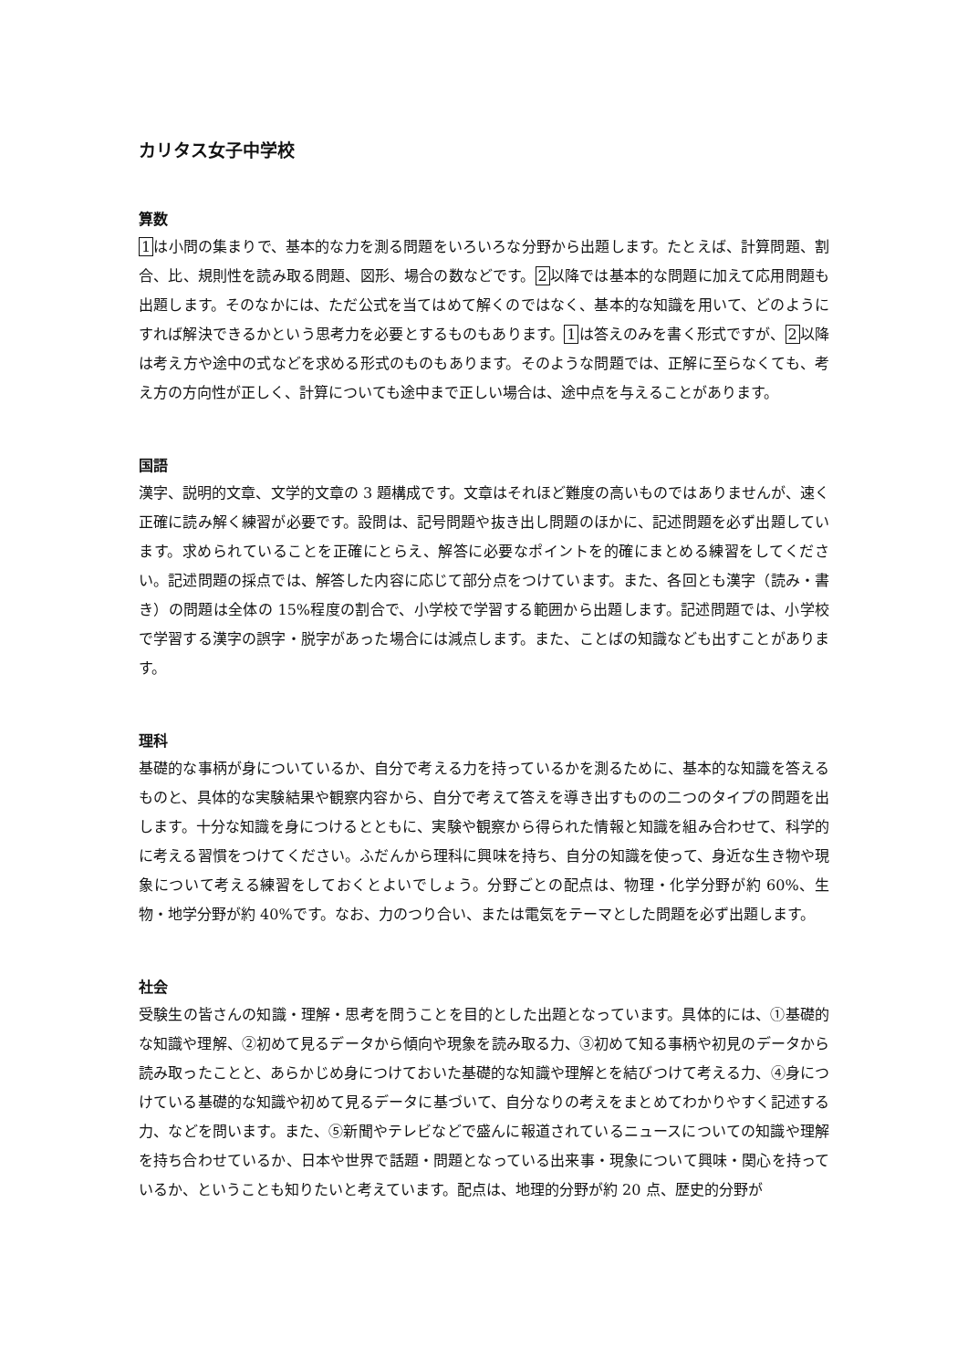カリタス女子中学校
算数
1は小問の集まりで、基本的な力を測る問題をいろいろな分野から出題します。たとえば、計算問題、割合、比、規則性を読み取る問題、図形、場合の数などです。2以降では基本的な問題に加えて応用問題も出題します。そのなかには、ただ公式を当てはめて解くのではなく、基本的な知識を用いて、どのようにすれば解決できるかという思考力を必要とするものもあります。1は答えのみを書く形式ですが、2以降は考え方や途中の式などを求める形式のものもあります。そのような問題では、正解に至らなくても、考え方の方向性が正しく、計算についても途中まで正しい場合は、途中点を与えることがあります。
国語
漢字、説明的文章、文学的文章の 3 題構成です。文章はそれほど難度の高いものではありませんが、速く正確に読み解く練習が必要です。設問は、記号問題や抜き出し問題のほかに、記述問題を必ず出題しています。求められていることを正確にとらえ、解答に必要なポイントを的確にまとめる練習をしてください。記述問題の採点では、解答した内容に応じて部分点をつけています。また、各回とも漢字（読み・書き）の問題は全体の 15%程度の割合で、小学校で学習する範囲から出題します。記述問題では、小学校で学習する漢字の誤字・脱字があった場合には減点します。また、ことばの知識なども出すことがあります。
理科
基礎的な事柄が身についているか、自分で考える力を持っているかを測るために、基本的な知識を答えるものと、具体的な実験結果や観察内容から、自分で考えて答えを導き出すものの二つのタイプの問題を出します。十分な知識を身につけるとともに、実験や観察から得られた情報と知識を組み合わせて、科学的に考える習慣をつけてください。ふだんから理科に興味を持ち、自分の知識を使って、身近な生き物や現象について考える練習をしておくとよいでしょう。分野ごとの配点は、物理・化学分野が約 60%、生物・地学分野が約 40%です。なお、力のつり合い、または電気をテーマとした問題を必ず出題します。
社会
受験生の皆さんの知識・理解・思考を問うことを目的とした出題となっています。具体的には、①基礎的な知識や理解、②初めて見るデータから傾向や現象を読み取る力、③初めて知る事柄や初見のデータから読み取ったことと、あらかじめ身につけておいた基礎的な知識や理解とを結びつけて考える力、④身につけている基礎的な知識や初めて見るデータに基づいて、自分なりの考えをまとめてわかりやすく記述する力、などを問います。また、⑤新聞やテレビなどで盛んに報道されているニュースについての知識や理解を持ち合わせているか、日本や世界で話題・問題となっている出来事・現象について興味・関心を持っているか、ということも知りたいと考えています。配点は、地理的分野が約 20 点、歴史的分野が